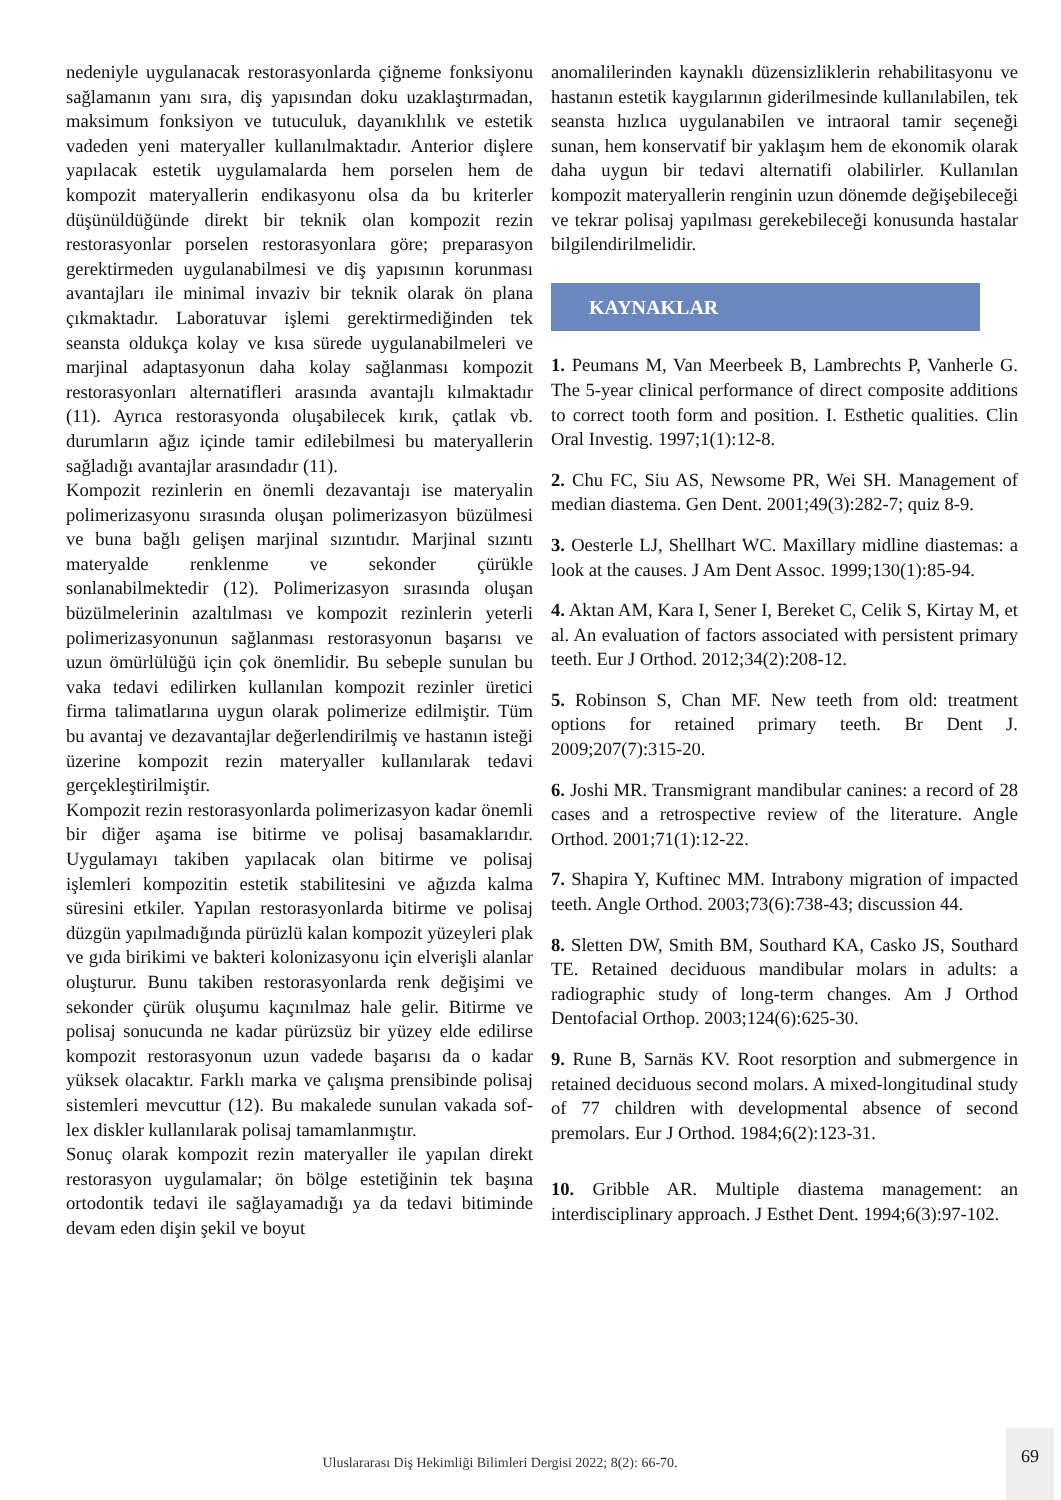nedeniyle uygulanacak restorasyonlarda çiğneme fonksiyonu sağlamanın yanı sıra, diş yapısından doku uzaklaştırmadan, maksimum fonksiyon ve tutuculuk, dayanıklılık ve estetik vadeden yeni materyaller kullanılmaktadır. Anterior dişlere yapılacak estetik uygulamalarda hem porselen hem de kompozit materyallerin endikasyonu olsa da bu kriterler düşünüldüğünde direkt bir teknik olan kompozit rezin restorasyonlar porselen restorasyonlara göre; preparasyon gerektirmeden uygulanabilmesi ve diş yapısının korunması avantajları ile minimal invaziv bir teknik olarak ön plana çıkmaktadır. Laboratuvar işlemi gerektirmediğinden tek seansta oldukça kolay ve kısa sürede uygulanabilmeleri ve marjinal adaptasyonun daha kolay sağlanması kompozit restorasyonları alternatifleri arasında avantajlı kılmaktadır (11). Ayrıca restorasyonda oluşabilecek kırık, çatlak vb. durumların ağız içinde tamir edilebilmesi bu materyallerin sağladığı avantajlar arasındadır (11).
Kompozit rezinlerin en önemli dezavantajı ise materyalin polimerizasyonu sırasında oluşan polimerizasyon büzülmesi ve buna bağlı gelişen marjinal sızıntıdır. Marjinal sızıntı materyalde renklenme ve sekonder çürükle sonlanabilmektedir (12). Polimerizasyon sırasında oluşan büzülmelerinin azaltılması ve kompozit rezinlerin yeterli polimerizasyonunun sağlanması restorasyonun başarısı ve uzun ömürlülüğü için çok önemlidir. Bu sebeple sunulan bu vaka tedavi edilirken kullanılan kompozit rezinler üretici firma talimatlarına uygun olarak polimerize edilmiştir. Tüm bu avantaj ve dezavantajlar değerlendirilmiş ve hastanın isteği üzerine kompozit rezin materyaller kullanılarak tedavi gerçekleştirilmiştir.
Kompozit rezin restorasyonlarda polimerizasyon kadar önemli bir diğer aşama ise bitirme ve polisaj basamaklarıdır. Uygulamayı takiben yapılacak olan bitirme ve polisaj işlemleri kompozitin estetik stabilitesini ve ağızda kalma süresini etkiler. Yapılan restorasyonlarda bitirme ve polisaj düzgün yapılmadığında pürüzlü kalan kompozit yüzeyleri plak ve gıda birikimi ve bakteri kolonizasyonu için elverişli alanlar oluşturur. Bunu takiben restorasyonlarda renk değişimi ve sekonder çürük oluşumu kaçınılmaz hale gelir. Bitirme ve polisaj sonucunda ne kadar pürüzsüz bir yüzey elde edilirse kompozit restorasyonun uzun vadede başarısı da o kadar yüksek olacaktır. Farklı marka ve çalışma prensibinde polisaj sistemleri mevcuttur (12). Bu makalede sunulan vakada sof-lex diskler kullanılarak polisaj tamamlanmıştır.
Sonuç olarak kompozit rezin materyaller ile yapılan direkt restorasyon uygulamalar; ön bölge estetiğinin tek başına ortodontik tedavi ile sağlayamadığı ya da tedavi bitiminde devam eden dişin şekil ve boyut
anomalilerinden kaynaklı düzensizliklerin rehabilitasyonu ve hastanın estetik kaygılarının giderilmesinde kullanılabilen, tek seansta hızlıca uygulanabilen ve intraoral tamir seçeneği sunan, hem konservatif bir yaklaşım hem de ekonomik olarak daha uygun bir tedavi alternatifi olabilirler. Kullanılan kompozit materyallerin renginin uzun dönemde değişebileceği ve tekrar polisaj yapılması gerekebileceği konusunda hastalar bilgilendirilmelidir.
KAYNAKLAR
1. Peumans M, Van Meerbeek B, Lambrechts P, Vanherle G. The 5-year clinical performance of direct composite additions to correct tooth form and position. I. Esthetic qualities. Clin Oral Investig. 1997;1(1):12-8.
2. Chu FC, Siu AS, Newsome PR, Wei SH. Management of median diastema. Gen Dent. 2001;49(3):282-7; quiz 8-9.
3. Oesterle LJ, Shellhart WC. Maxillary midline diastemas: a look at the causes. J Am Dent Assoc. 1999;130(1):85-94.
4. Aktan AM, Kara I, Sener I, Bereket C, Celik S, Kirtay M, et al. An evaluation of factors associated with persistent primary teeth. Eur J Orthod. 2012;34(2):208-12.
5. Robinson S, Chan MF. New teeth from old: treatment options for retained primary teeth. Br Dent J. 2009;207(7):315-20.
6. Joshi MR. Transmigrant mandibular canines: a record of 28 cases and a retrospective review of the literature. Angle Orthod. 2001;71(1):12-22.
7. Shapira Y, Kuftinec MM. Intrabony migration of impacted teeth. Angle Orthod. 2003;73(6):738-43; discussion 44.
8. Sletten DW, Smith BM, Southard KA, Casko JS, Southard TE. Retained deciduous mandibular molars in adults: a radiographic study of long-term changes. Am J Orthod Dentofacial Orthop. 2003;124(6):625-30.
9. Rune B, Sarnäs KV. Root resorption and submergence in retained deciduous second molars. A mixed-longitudinal study of 77 children with developmental absence of second premolars. Eur J Orthod. 1984;6(2):123-31.
10. Gribble AR. Multiple diastema management: an interdisciplinary approach. J Esthet Dent. 1994;6(3):97-102.
Uluslararası Diş Hekimliği Bilimleri Dergisi 2022; 8(2): 66-70.
69